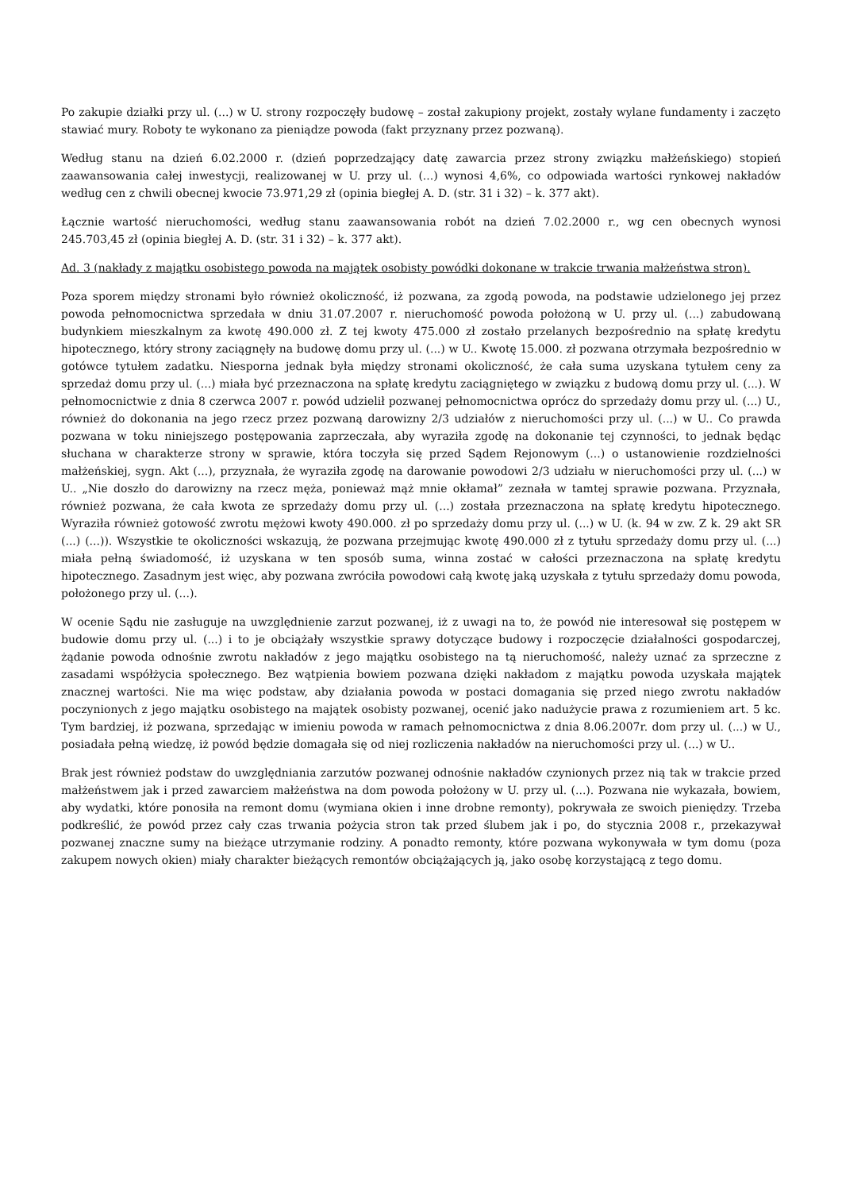Po zakupie działki przy ul. (...) w U. strony rozpoczęły budowę – został zakupiony projekt, zostały wylane fundamenty i zaczęto stawiać mury. Roboty te wykonano za pieniądze powoda (fakt przyznany przez pozwaną).
Według stanu na dzień 6.02.2000 r. (dzień poprzedzający datę zawarcia przez strony związku małżeńskiego) stopień zaawansowania całej inwestycji, realizowanej w U. przy ul. (...) wynosi 4,6%, co odpowiada wartości rynkowej nakładów według cen z chwili obecnej kwocie 73.971,29 zł (opinia biegłej A. D. (str. 31 i 32) – k. 377 akt).
Łącznie wartość nieruchomości, według stanu zaawansowania robót na dzień 7.02.2000 r., wg cen obecnych wynosi 245.703,45 zł (opinia biegłej A. D. (str. 31 i 32) – k. 377 akt).
Ad. 3 (nakłady z majątku osobistego powoda na majątek osobisty powódki dokonane w trakcie trwania małżeństwa stron).
Poza sporem między stronami było również okoliczność, iż pozwana, za zgodą powoda, na podstawie udzielonego jej przez powoda pełnomocnictwa sprzedała w dniu 31.07.2007 r. nieruchomość powoda położoną w U. przy ul. (...) zabudowaną budynkiem mieszkalnym za kwotę 490.000 zł. Z tej kwoty 475.000 zł zostało przelanych bezpośrednio na spłatę kredytu hipotecznego, który strony zaciągnęły na budowę domu przy ul. (...) w U.. Kwotę 15.000. zł pozwana otrzymała bezpośrednio w gotówce tytułem zadatku. Niesporna jednak była między stronami okoliczność, że cała suma uzyskana tytułem ceny za sprzedaż domu przy ul. (...) miała być przeznaczona na spłatę kredytu zaciągniętego w związku z budową domu przy ul. (...). W pełnomocnictwie z dnia 8 czerwca 2007 r. powód udzielił pozwanej pełnomocnictwa oprócz do sprzedaży domu przy ul. (...) U., również do dokonania na jego rzecz przez pozwaną darowizny 2/3 udziałów z nieruchomości przy ul. (...) w U.. Co prawda pozwana w toku niniejszego postępowania zaprzeczała, aby wyraziła zgodę na dokonanie tej czynności, to jednak będąc słuchana w charakterze strony w sprawie, która toczyła się przed Sądem Rejonowym (...) o ustanowienie rozdzielności małżeńskiej, sygn. Akt (...), przyznała, że wyraziła zgodę na darowanie powodowi 2/3 udziału w nieruchomości przy ul. (...) w U.. „Nie doszło do darowizny na rzecz męża, ponieważ mąż mnie okłamał” zeznała w tamtej sprawie pozwana. Przyznała, również pozwana, że cała kwota ze sprzedaży domu przy ul. (...) została przeznaczona na spłatę kredytu hipotecznego. Wyraziła również gotowość zwrotu mężowi kwoty 490.000. zł po sprzedaży domu przy ul. (...) w U. (k. 94 w zw. Z k. 29 akt SR (...) (...)). Wszystkie te okoliczności wskazują, że pozwana przejmując kwotę 490.000 zł z tytułu sprzedaży domu przy ul. (...) miała pełną świadomość, iż uzyskana w ten sposób suma, winna zostać w całości przeznaczona na spłatę kredytu hipotecznego. Zasadnym jest więc, aby pozwana zwróciła powodowi całą kwotę jaką uzyskała z tytułu sprzedaży domu powoda, położonego przy ul. (...).
W ocenie Sądu nie zasługuje na uwzględnienie zarzut pozwanej, iż z uwagi na to, że powód nie interesował się postępem w budowie domu przy ul. (...) i to je obciążały wszystkie sprawy dotyczące budowy i rozpoczęcie działalności gospodarczej, żądanie powoda odnośnie zwrotu nakładów z jego majątku osobistego na tą nieruchomość, należy uznać za sprzeczne z zasadami współżycia społecznego. Bez wątpienia bowiem pozwana dzięki nakładom z majątku powoda uzyskała majątek znacznej wartości. Nie ma więc podstaw, aby działania powoda w postaci domagania się przed niego zwrotu nakładów poczynionych z jego majątku osobistego na majątek osobisty pozwanej, ocenić jako nadużycie prawa z rozumieniem art. 5 kc. Tym bardziej, iż pozwana, sprzedając w imieniu powoda w ramach pełnomocnictwa z dnia 8.06.2007r. dom przy ul. (...) w U., posiadała pełną wiedzę, iż powód będzie domagała się od niej rozliczenia nakładów na nieruchomości przy ul. (...) w U..
Brak jest również podstaw do uwzględniania zarzutów pozwanej odnośnie nakładów czynionych przez nią tak w trakcie przed małżeństwem jak i przed zawarciem małżeństwa na dom powoda położony w U. przy ul. (...). Pozwana nie wykazała, bowiem, aby wydatki, które ponosiła na remont domu (wymiana okien i inne drobne remonty), pokrywała ze swoich pieniędzy. Trzeba podkreślić, że powód przez cały czas trwania pożycia stron tak przed ślubem jak i po, do stycznia 2008 r., przekazywał pozwanej znaczne sumy na bieżące utrzymanie rodziny. A ponadto remonty, które pozwana wykonywała w tym domu (poza zakupem nowych okien) miały charakter bieżących remontów obciążających ją, jako osobę korzystającą z tego domu.